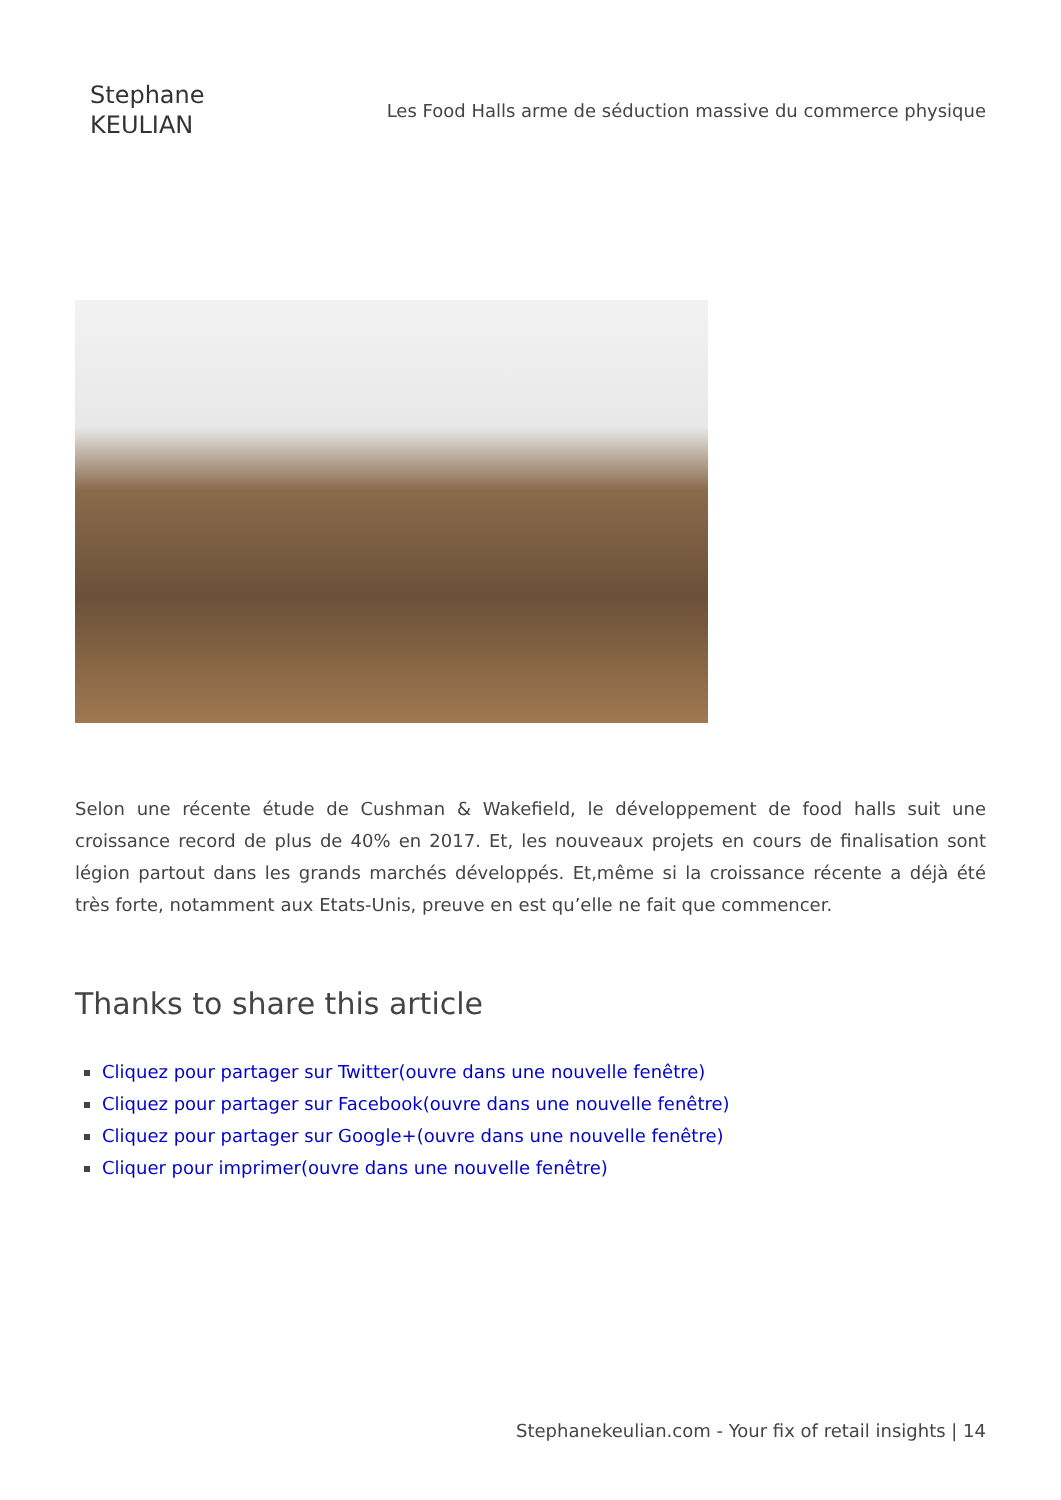Stephane
KEULIAN
Les Food Halls arme de séduction massive du commerce physique
Selon une récente étude de Cushman & Wakefield, le développement de food halls suit une croissance record de plus de 40% en 2017. Et, les nouveaux projets en cours de finalisation sont légion partout dans les grands marchés développés. Et,même si la croissance récente a déjà été très forte, notamment aux Etats-Unis, preuve en est qu’elle ne fait que commencer.
Thanks to share this article
Cliquez pour partager sur Twitter(ouvre dans une nouvelle fenêtre)
Cliquez pour partager sur Facebook(ouvre dans une nouvelle fenêtre)
Cliquez pour partager sur Google+(ouvre dans une nouvelle fenêtre)
Cliquer pour imprimer(ouvre dans une nouvelle fenêtre)
Stephanekeulian.com - Your fix of retail insights | 14